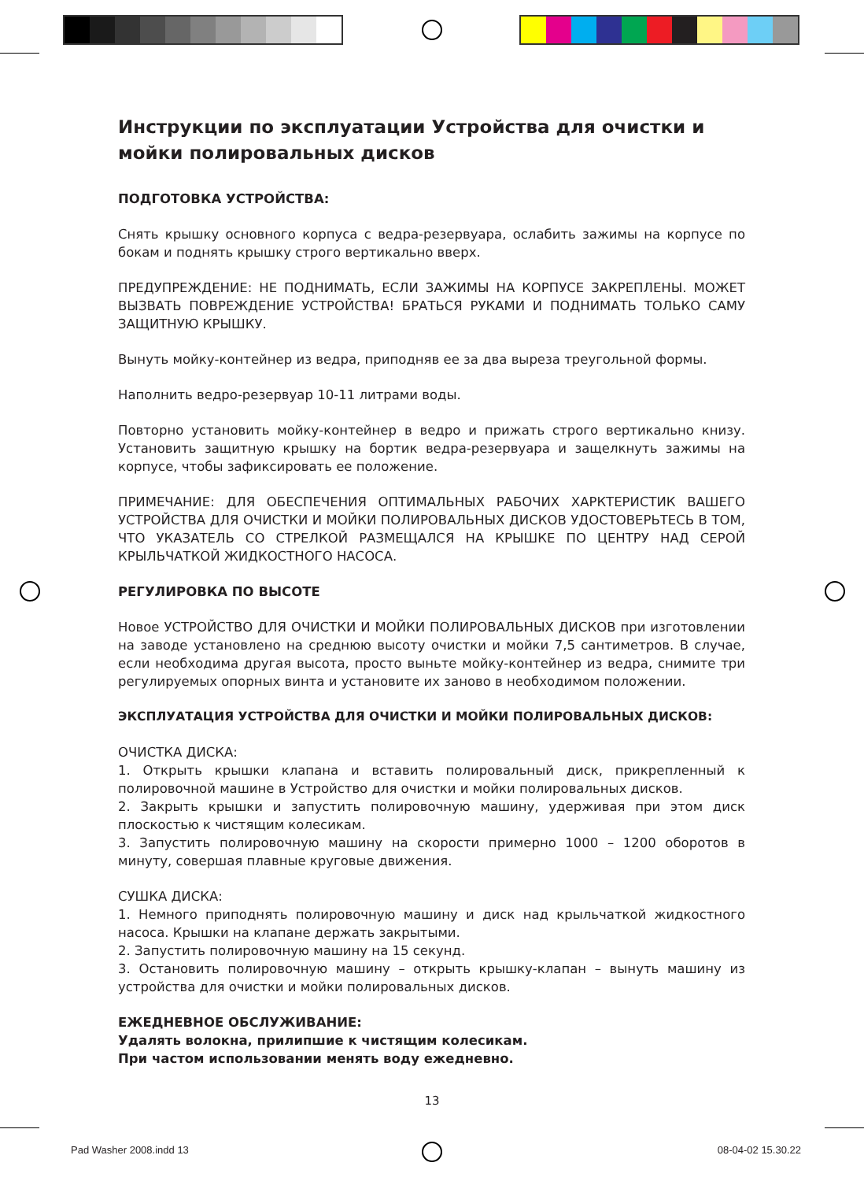Инструкции по эксплуатации Устройства для очистки и мойки полировальных дисков
ПОДГОТОВКА УСТРОЙСТВА:
Снять крышку основного корпуса с ведра-резервуара, ослабить зажимы на корпусе по бокам и поднять крышку строго вертикально вверх.
ПРЕДУПРЕЖДЕНИЕ: НЕ ПОДНИМАТЬ, ЕСЛИ ЗАЖИМЫ НА КОРПУСЕ ЗАКРЕПЛЕНЫ. МОЖЕТ ВЫЗВАТЬ ПОВРЕЖДЕНИЕ УСТРОЙСТВА! БРАТЬСЯ РУКАМИ И ПОДНИМАТЬ ТОЛЬКО САМУ ЗАЩИТНУЮ КРЫШКУ.
Вынуть мойку-контейнер из ведра, приподняв ее за два выреза треугольной формы.
Наполнить ведро-резервуар 10-11 литрами воды.
Повторно установить мойку-контейнер в ведро и прижать строго вертикально книзу. Установить защитную крышку на бортик ведра-резервуара и защелкнуть зажимы на корпусе, чтобы зафиксировать ее положение.
ПРИМЕЧАНИЕ: ДЛЯ ОБЕСПЕЧЕНИЯ ОПТИМАЛЬНЫХ РАБОЧИХ ХАРКТЕРИСТИК ВАШЕГО УСТРОЙСТВА ДЛЯ ОЧИСТКИ И МОЙКИ ПОЛИРОВАЛЬНЫХ ДИСКОВ УДОСТОВЕРЬТЕСЬ В ТОМ, ЧТО УКАЗАТЕЛЬ СО СТРЕЛКОЙ РАЗМЕЩАЛСЯ НА КРЫШКЕ ПО ЦЕНТРУ НАД СЕРОЙ КРЫЛЬЧАТКОЙ ЖИДКОСТНОГО НАСОСА.
РЕГУЛИРОВКА ПО ВЫСОТЕ
Новое УСТРОЙСТВО ДЛЯ ОЧИСТКИ И МОЙКИ ПОЛИРОВАЛЬНЫХ ДИСКОВ при изготовлении на заводе установлено на среднюю высоту очистки и мойки 7,5 сантиметров. В случае, если необходима другая высота, просто выньте мойку-контейнер из ведра, снимите три регулируемых опорных винта и установите их заново в необходимом положении.
ЭКСПЛУАТАЦИЯ УСТРОЙСТВА ДЛЯ ОЧИСТКИ И МОЙКИ ПОЛИРОВАЛЬНЫХ ДИСКОВ:
ОЧИСТКА ДИСКА:
1. Открыть крышки клапана и вставить полировальный диск, прикрепленный к полировочной машине в Устройство для очистки и мойки полировальных дисков.
2. Закрыть крышки и запустить полировочную машину, удерживая при этом диск плоскостью к чистящим колесикам.
3. Запустить полировочную машину на скорости примерно 1000 – 1200 оборотов в минуту, совершая плавные круговые движения.
СУШКА ДИСКА:
1. Немного приподнять полировочную машину и диск над крыльчаткой жидкостного насоса. Крышки на клапане держать закрытыми.
2. Запустить полировочную машину на 15 секунд.
3. Остановить полировочную машину – открыть крышку-клапан – вынуть машину из устройства для очистки и мойки полировальных дисков.
ЕЖЕДНЕВНОЕ ОБСЛУЖИВАНИЕ:
Удалять волокна, прилипшие к чистящим колесикам.
При частом использовании менять воду ежедневно.
13
Pad Washer 2008.indd 13 08-04-02 15.30.22